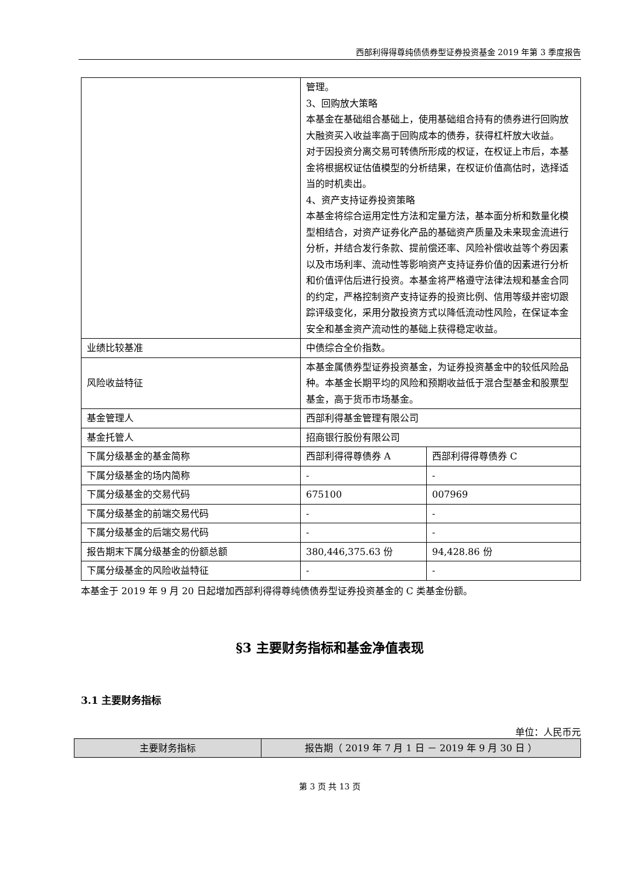西部利得得尊纯债债券型证券投资基金 2019 年第 3 季度报告
| | 管理。 3、回购放大策略 本基金在基础组合基础上，使用基础组合持有的债券进行回购放大融资买入收益率高于回购成本的债券，获得杠杆放大收益。 对于因投资分离交易可转债所形成的权证，在权证上市后，本基金将根据权证估值模型的分析结果，在权证价值高估时，选择适当的时机卖出。 4、资产支持证券投资策略 本基金将综合运用定性方法和定量方法，基本面分析和数量化模型相结合，对资产证券化产品的基础资产质量及未来现金流进行分析，并结合发行条款、提前偿还率、风险补偿收益等个券因素以及市场利率、流动性等影响资产支持证券价值的因素进行分析和价值评估后进行投资。本基金将严格遵守法律法规和基金合同的约定，严格控制资产支持证券的投资比例、信用等级并密切跟踪评级变化，采用分散投资方式以降低流动性风险，在保证本金安全和基金资产流动性的基础上获得稳定收益。 | |
| 业绩比较基准 | 中债综合全价指数。 | |
| 风险收益特征 | 本基金属债券型证券投资基金，为证券投资基金中的较低风险品种。本基金长期平均的风险和预期收益低于混合型基金和股票型基金，高于货币市场基金。 | |
| 基金管理人 | 西部利得基金管理有限公司 | |
| 基金托管人 | 招商银行股份有限公司 | |
| 下属分级基金的基金简称 | 西部利得得尊债券 A | 西部利得得尊债券 C |
| 下属分级基金的场内简称 | - | - |
| 下属分级基金的交易代码 | 675100 | 007969 |
| 下属分级基金的前端交易代码 | - | - |
| 下属分级基金的后端交易代码 | - | - |
| 报告期末下属分级基金的份额总额 | 380,446,375.63 份 | 94,428.86 份 |
| 下属分级基金的风险收益特征 | - | - |
本基金于 2019 年 9 月 20 日起增加西部利得得尊纯债债券型证券投资基金的 C 类基金份额。
§3 主要财务指标和基金净值表现
3.1 主要财务指标
单位：人民币元
| 主要财务指标 | 报告期（ 2019 年 7 月 1 日 － 2019 年 9 月 30 日 ） |
| --- | --- |
第 3 页 共 13 页